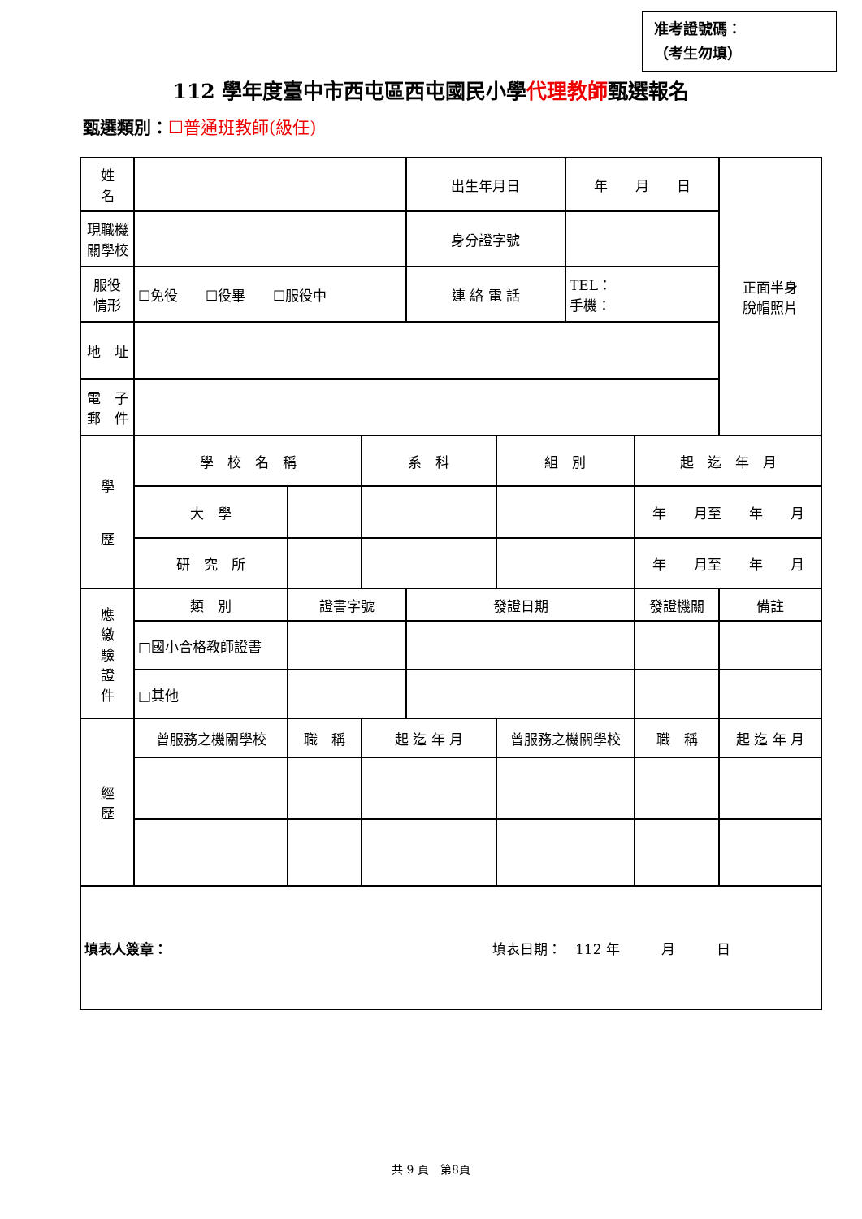准考證號碼：
（考生勿填）
112 學年度臺中市西屯區西屯國民小學代理教師甄選報名
甄選類別：☐普通班教師(級任)
| 姓 名 | | | | | 出生年月日 | | 年 月 日 | | | 正面半身 脫帽照片 |
| 現職機 關學校 | | | | | 身分證字號 | | | | | |
| 服役 情形 | ☐免役 ☐役畢 ☐服役中 | | | | 連 絡 電 話 | | TEL： 手機： | | | |
| 地 址 | | | | | | | | | | |
| 電 子 郵 件 | | | | | | | | | | |
| 學 歷 | 學 校 名 稱 | | | 系 科 | | 組 別 | | 起 迄 年 月 | | |
| | 大 學 | | | | | | | 年 月至 年 月 | | |
| | 研 究 所 | | | | | | | 年 月至 年 月 | | |
| 應 繳 驗 證 件 | 類 別 | | 證書字號 | | 發證日期 | | | 發證機關 | | 備註 |
| | □國小合格教師證書 | | | | | | | | | |
| | □其他 | | | | | | | | | |
| 經 歷 | 曾服務之機關學校 | | 職 稱 | 起 迄 年 月 | | 曾服務之機關學校 | | 職 稱 | 起 迄 年 月 | |
| 填表人簽章： 填表日期： 112 年 月 日 | | | | | | | | | | |
共 9 頁　第8頁